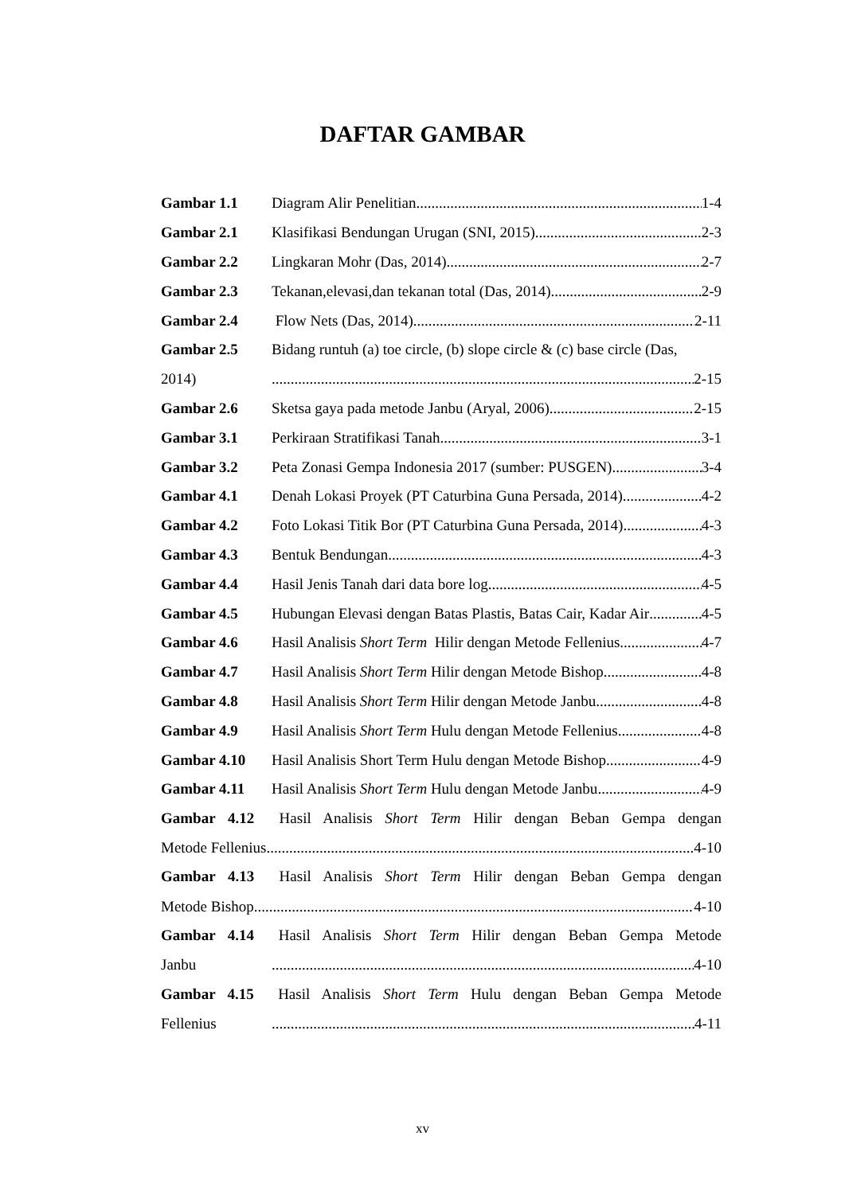DAFTAR GAMBAR
Gambar 1.1 Diagram Alir Penelitian 1-4
Gambar 2.1 Klasifikasi Bendungan Urugan (SNI, 2015) 2-3
Gambar 2.2 Lingkaran Mohr (Das, 2014) 2-7
Gambar 2.3 Tekanan,elevasi,dan tekanan total (Das, 2014) 2-9
Gambar 2.4 Flow Nets (Das, 2014) 2-11
Gambar 2.5 Bidang runtuh (a) toe circle, (b) slope circle & (c) base circle (Das,
2014) 2-15
Gambar 2.6 Sketsa gaya pada metode Janbu (Aryal, 2006) 2-15
Gambar 3.1 Perkiraan Stratifikasi Tanah 3-1
Gambar 3.2 Peta Zonasi Gempa Indonesia 2017 (sumber: PUSGEN) 3-4
Gambar 4.1 Denah Lokasi Proyek (PT Caturbina Guna Persada, 2014) 4-2
Gambar 4.2 Foto Lokasi Titik Bor (PT Caturbina Guna Persada, 2014) 4-3
Gambar 4.3 Bentuk Bendungan 4-3
Gambar 4.4 Hasil Jenis Tanah dari data bore log 4-5
Gambar 4.5 Hubungan Elevasi dengan Batas Plastis, Batas Cair, Kadar Air 4-5
Gambar 4.6 Hasil Analisis Short Term Hilir dengan Metode Fellenius 4-7
Gambar 4.7 Hasil Analisis Short Term Hilir dengan Metode Bishop 4-8
Gambar 4.8 Hasil Analisis Short Term Hilir dengan Metode Janbu 4-8
Gambar 4.9 Hasil Analisis Short Term Hulu dengan Metode Fellenius 4-8
Gambar 4.10 Hasil Analisis Short Term Hulu dengan Metode Bishop 4-9
Gambar 4.11 Hasil Analisis Short Term Hulu dengan Metode Janbu 4-9
Gambar 4.12 Hasil Analisis Short Term Hilir dengan Beban Gempa dengan
Metode Fellenius 4-10
Gambar 4.13 Hasil Analisis Short Term Hilir dengan Beban Gempa dengan
Metode Bishop 4-10
Gambar 4.14 Hasil Analisis Short Term Hilir dengan Beban Gempa Metode
Janbu 4-10
Gambar 4.15 Hasil Analisis Short Term Hulu dengan Beban Gempa Metode
Fellenius 4-11
xv